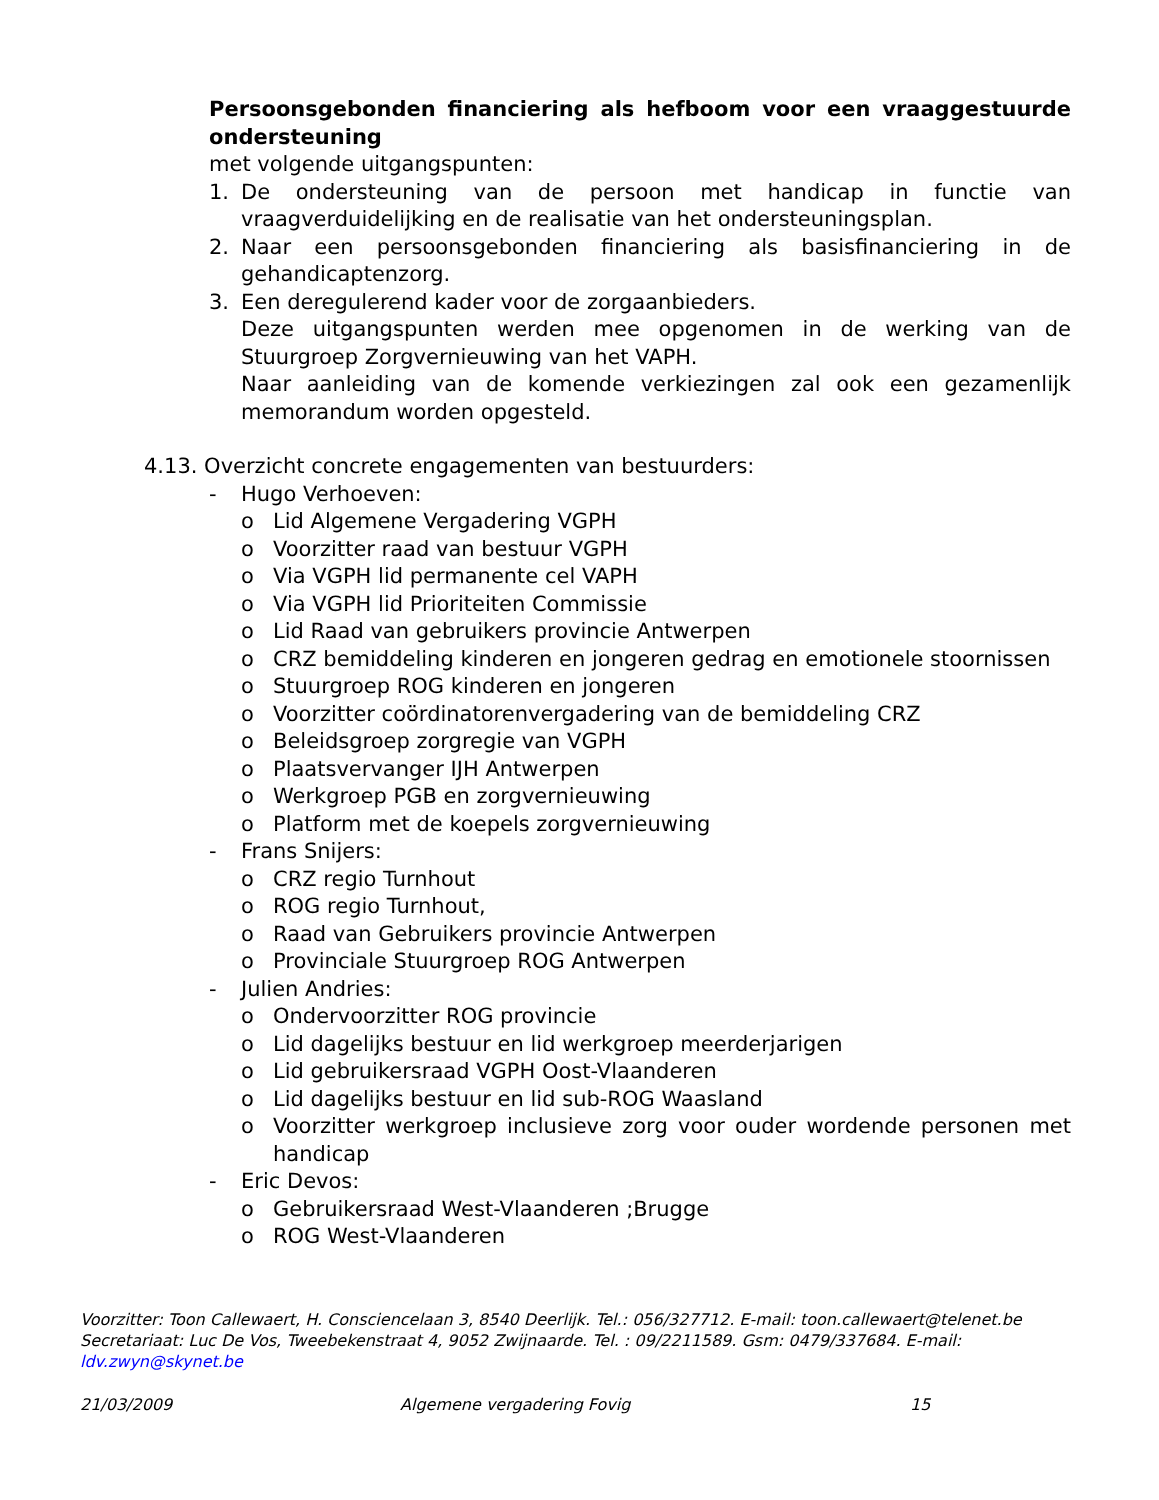Persoonsgebonden financiering als hefboom voor een vraaggestuurde ondersteuning
met volgende uitgangspunten:
1. De ondersteuning van de persoon met handicap in functie van vraagverduidelijking en de realisatie van het ondersteuningsplan.
2. Naar een persoonsgebonden financiering als basisfinanciering in de gehandicaptenzorg.
3. Een deregulerend kader voor de zorgaanbieders.
Deze uitgangspunten werden mee opgenomen in de werking van de Stuurgroep Zorgvernieuwing van het VAPH.
Naar aanleiding van de komende verkiezingen zal ook een gezamenlijk memorandum worden opgesteld.
4.13. Overzicht concrete engagementen van bestuurders:
- Hugo Verhoeven:
o Lid Algemene Vergadering VGPH
o Voorzitter raad van bestuur VGPH
o Via VGPH lid permanente cel VAPH
o Via VGPH lid Prioriteiten Commissie
o Lid Raad van gebruikers provincie Antwerpen
o CRZ bemiddeling kinderen en jongeren gedrag en emotionele stoornissen
o Stuurgroep ROG kinderen en jongeren
o Voorzitter coördinatorenvergadering van de bemiddeling CRZ
o Beleidsgroep zorgregie van VGPH
o Plaatsvervanger IJH Antwerpen
o Werkgroep PGB en zorgvernieuwing
o Platform met de koepels zorgvernieuwing
- Frans Snijers:
o CRZ regio Turnhout
o ROG regio Turnhout,
o Raad van Gebruikers provincie Antwerpen
o Provinciale Stuurgroep ROG Antwerpen
- Julien Andries:
o Ondervoorzitter ROG provincie
o Lid dagelijks bestuur en lid werkgroep meerderjarigen
o Lid gebruikersraad VGPH Oost-Vlaanderen
o Lid dagelijks bestuur en lid sub-ROG Waasland
o Voorzitter werkgroep inclusieve zorg voor ouder wordende personen met handicap
- Eric Devos:
o Gebruikersraad West-Vlaanderen ;Brugge
o ROG West-Vlaanderen
Voorzitter: Toon Callewaert, H. Consciencelaan 3, 8540 Deerlijk. Tel.: 056/327712. E-mail: toon.callewaert@telenet.be
Secretariaat: Luc De Vos, Tweebekenstraat 4, 9052 Zwijnaarde. Tel. : 09/2211589. Gsm: 0479/337684. E-mail: ldv.zwyn@skynet.be
21/03/2009 Algemene vergadering Fovig 15